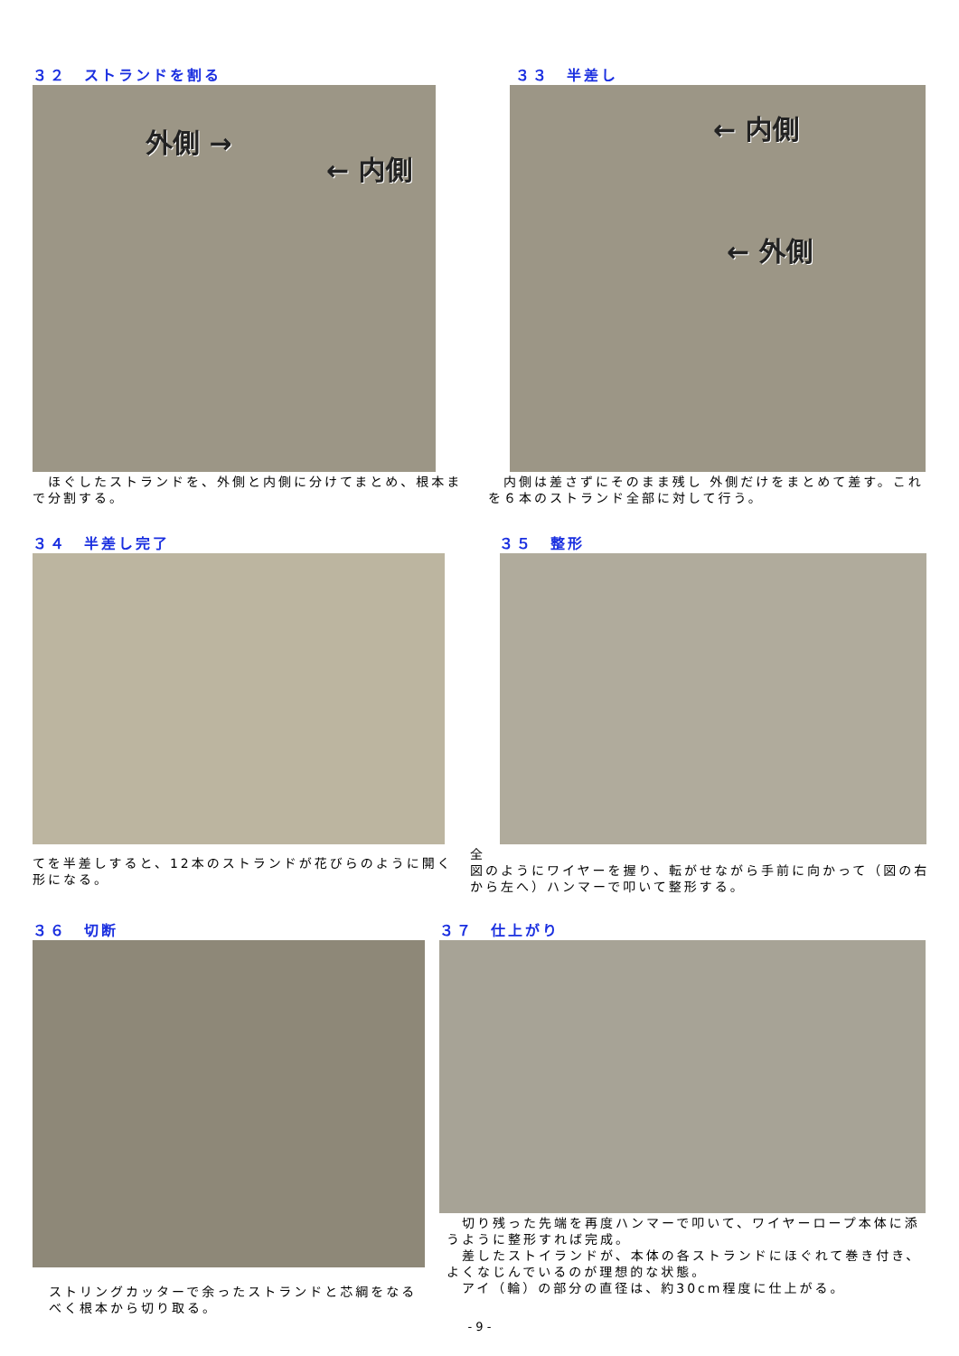３２　ストランドを割る
外側 →
← 内側
　ほぐしたストランドを、外側と内側に分けてまとめ、根本まで分割する。
３３　半差し
← 内側
← 外側
　内側は差さずにそのまま残し 外側だけをまとめて差す。これを６本のストランド全部に対して行う。
３４　半差し完了
てを半差しすると、12本のストランドが花びらのように開く形になる。
３５　整形
全
図のようにワイヤーを握り、転がせながら手前に向かって（図の右から左へ）ハンマーで叩いて整形する。
３６　切断
ストリングカッターで余ったストランドと芯綱をなるべく根本から切り取る。
３７　仕上がり
　切り残った先端を再度ハンマーで叩いて、ワイヤーロープ本体に添うように整形すれば完成。
　差したストイランドが、本体の各ストランドにほぐれて巻き付き、よくなじんでいるのが理想的な状態。
　アイ（輪）の部分の直径は、約30cm程度に仕上がる。
- 9 -